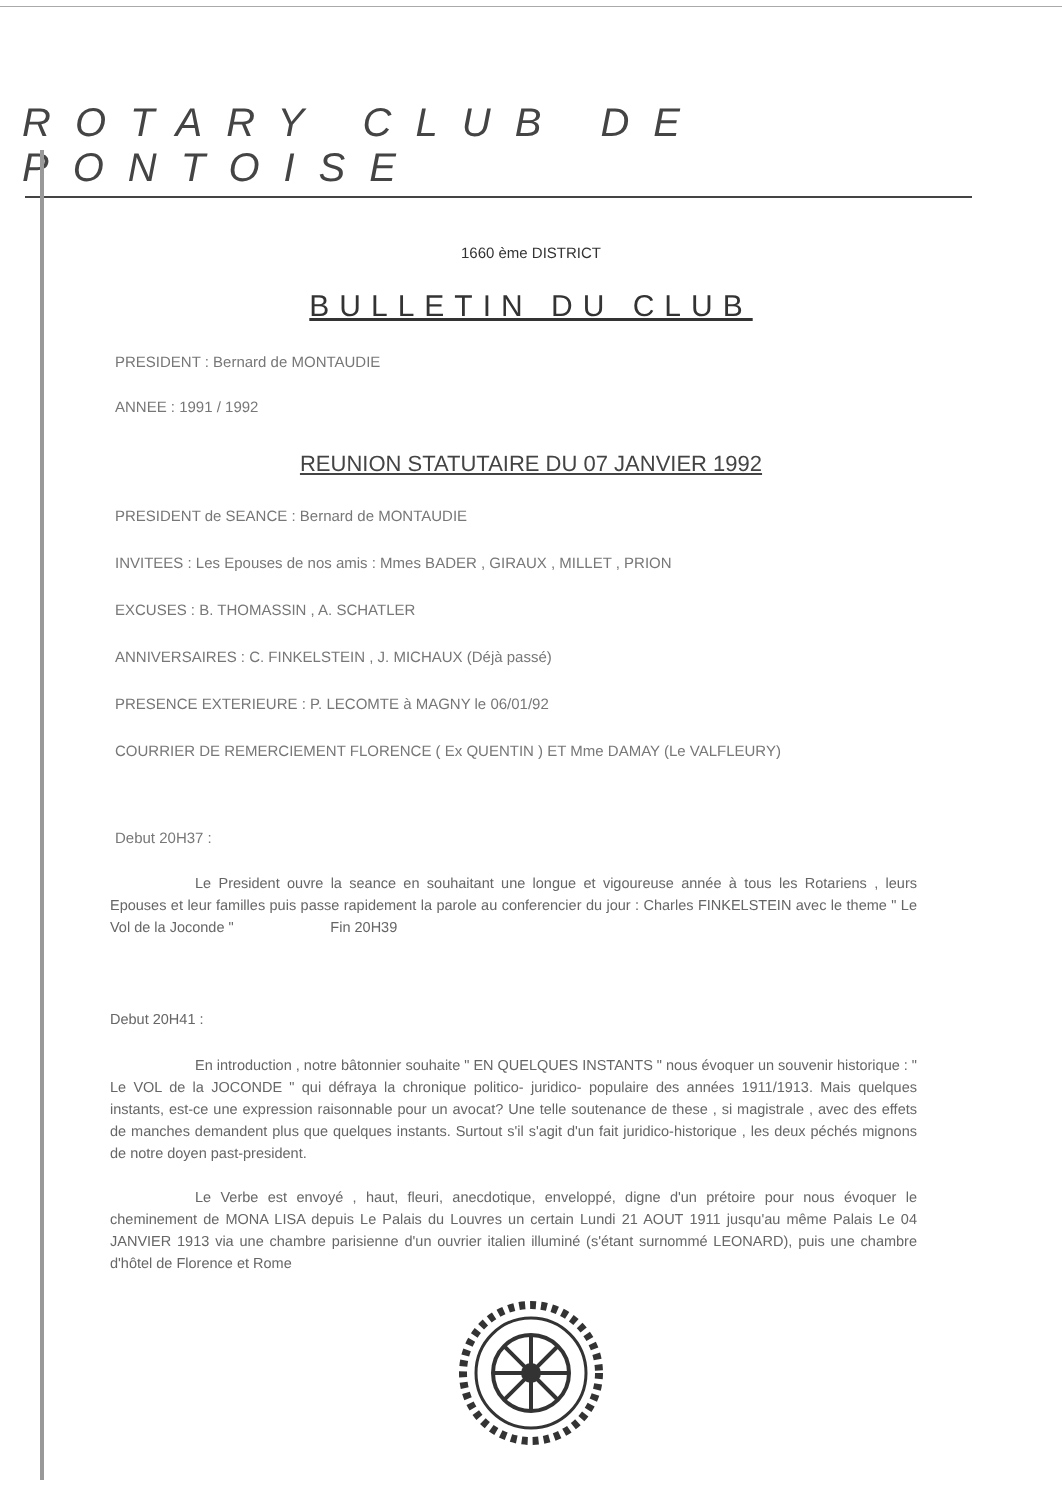ROTARY CLUB DE PONTOISE
1660 ème DISTRICT
BULLETIN DU CLUB
PRESIDENT : Bernard de MONTAUDIE
ANNEE : 1991 / 1992
REUNION STATUTAIRE DU 07 JANVIER 1992
PRESIDENT de SEANCE : Bernard de MONTAUDIE
INVITEES : Les Epouses de nos amis : Mmes BADER , GIRAUX , MILLET , PRION
EXCUSES : B. THOMASSIN , A. SCHATLER
ANNIVERSAIRES : C. FINKELSTEIN , J. MICHAUX (Déjà passé)
PRESENCE EXTERIEURE : P. LECOMTE à MAGNY le 06/01/92
COURRIER DE REMERCIEMENT FLORENCE ( Ex QUENTIN ) ET Mme DAMAY (Le VALFLEURY)
Debut 20H37 :
Le President ouvre la seance en souhaitant une longue et vigoureuse année à tous les Rotariens , leurs Epouses et leur familles puis passe rapidement la parole au conferencier du jour : Charles FINKELSTEIN avec le theme " Le Vol de la Joconde " Fin 20H39
Debut 20H41 :
En introduction , notre bâtonnier souhaite " EN QUELQUES INSTANTS " nous évoquer un souvenir historique : " Le VOL de la JOCONDE " qui défraya la chronique politico- juridico- populaire des années 1911/1913. Mais quelques instants, est-ce une expression raisonnable pour un avocat? Une telle soutenance de these , si magistrale , avec des effets de manches demandent plus que quelques instants. Surtout s'il s'agit d'un fait juridico-historique , les deux péchés mignons de notre doyen past-president.
Le Verbe est envoyé , haut, fleuri, anecdotique, enveloppé, digne d'un prétoire pour nous évoquer le cheminement de MONA LISA depuis Le Palais du Louvres un certain Lundi 21 AOUT 1911 jusqu'au même Palais Le 04 JANVIER 1913 via une chambre parisienne d'un ouvrier italien illuminé (s'étant surnommé LEONARD), puis une chambre d'hôtel de Florence et Rome